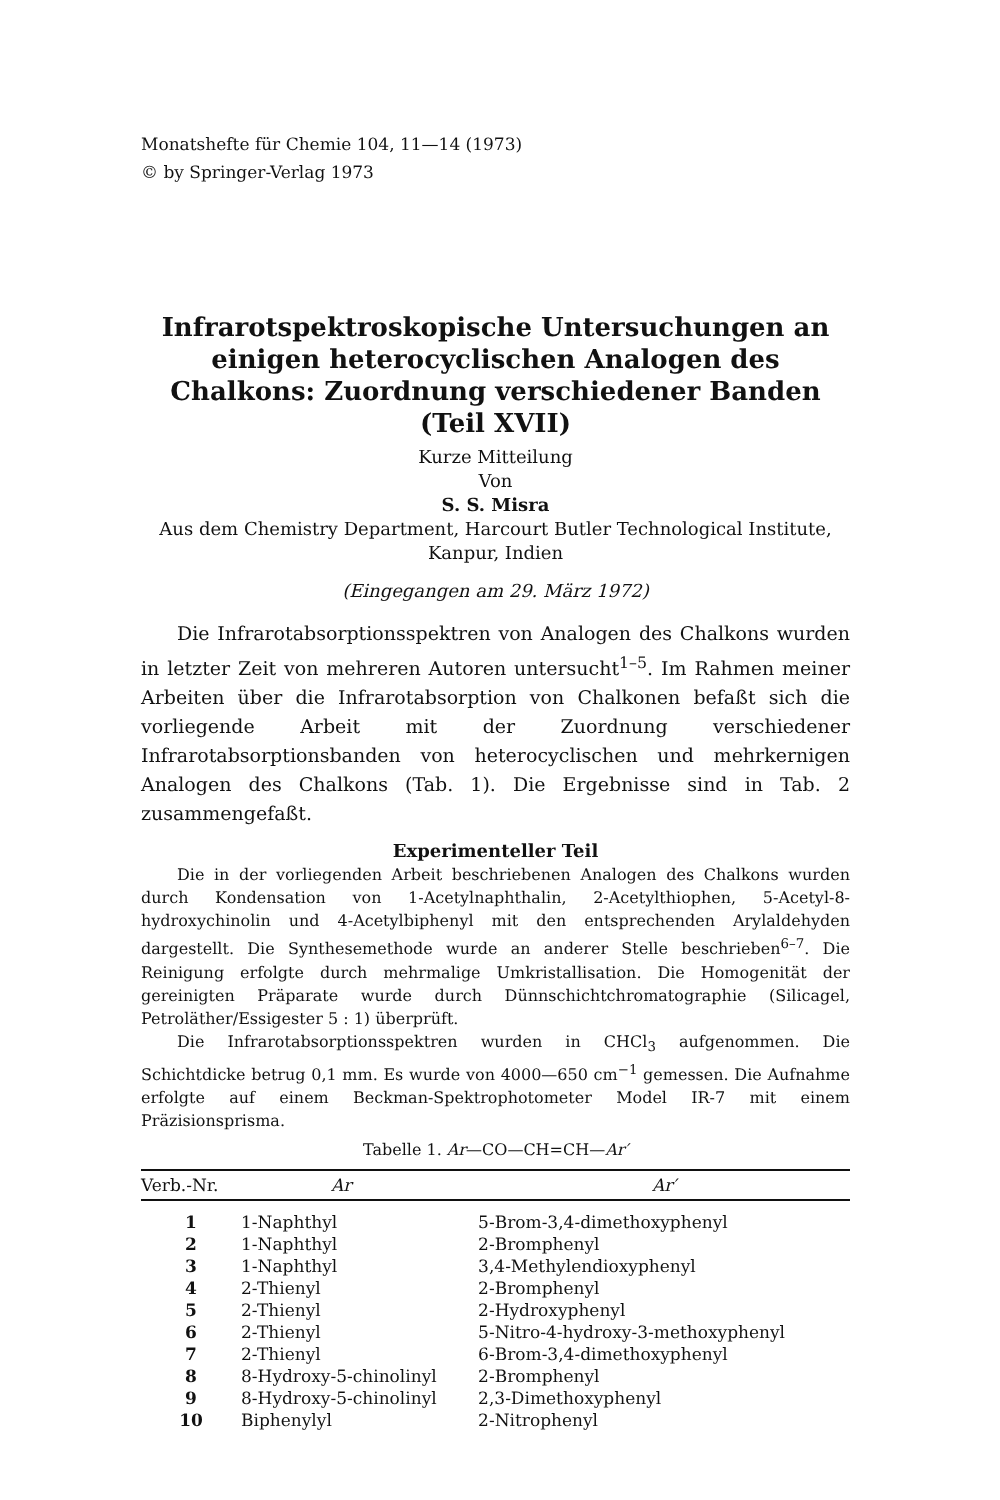Monatshefte für Chemie 104, 11—14 (1973)
© by Springer-Verlag 1973
Infrarotspektroskopische Untersuchungen an einigen heterocyclischen Analogen des Chalkons: Zuordnung verschiedener Banden (Teil XVII)
Kurze Mitteilung
Von
S. S. Misra
Aus dem Chemistry Department, Harcourt Butler Technological Institute, Kanpur, Indien
(Eingegangen am 29. März 1972)
Die Infrarotabsorptionsspektren von Analogen des Chalkons wurden in letzter Zeit von mehreren Autoren untersucht<sup>1–5</sup>. Im Rahmen meiner Arbeiten über die Infrarotabsorption von Chalkonen befaßt sich die vorliegende Arbeit mit der Zuordnung verschiedener Infrarotabsorptionsbanden von heterocyclischen und mehrkernigen Analogen des Chalkons (Tab. 1). Die Ergebnisse sind in Tab. 2 zusammengefaßt.
Experimenteller Teil
Die in der vorliegenden Arbeit beschriebenen Analogen des Chalkons wurden durch Kondensation von 1-Acetylnaphthalin, 2-Acetylthiophen, 5-Acetyl-8-hydroxychinolin und 4-Acetylbiphenyl mit den entsprechenden Arylaldehyden dargestellt. Die Synthesemethode wurde an anderer Stelle beschrieben<sup>6–7</sup>. Die Reinigung erfolgte durch mehrmalige Umkristallisation. Die Homogenität der gereinigten Präparate wurde durch Dünnschichtchromatographie (Silicagel, Petroläther/Essigester 5 : 1) überprüft.
Die Infrarotabsorptionsspektren wurden in CHCl<sub>3</sub> aufgenommen. Die Schichtdicke betrug 0,1 mm. Es wurde von 4000—650 cm<sup>−1</sup> gemessen. Die Aufnahme erfolgte auf einem Beckman-Spektrophotometer Model IR-7 mit einem Präzisionsprisma.
Tabelle 1. Ar —CO—CH=CH— Ar′
| Verb.-Nr. | Ar | Ar′ |
| --- | --- | --- |
| 1 | 1-Naphthyl | 5-Brom-3,4-dimethoxyphenyl |
| 2 | 1-Naphthyl | 2-Bromphenyl |
| 3 | 1-Naphthyl | 3,4-Methylendioxyphenyl |
| 4 | 2-Thienyl | 2-Bromphenyl |
| 5 | 2-Thienyl | 2-Hydroxyphenyl |
| 6 | 2-Thienyl | 5-Nitro-4-hydroxy-3-methoxyphenyl |
| 7 | 2-Thienyl | 6-Brom-3,4-dimethoxyphenyl |
| 8 | 8-Hydroxy-5-chinolinyl | 2-Bromphenyl |
| 9 | 8-Hydroxy-5-chinolinyl | 2,3-Dimethoxyphenyl |
| 10 | Biphenylyl | 2-Nitrophenyl |